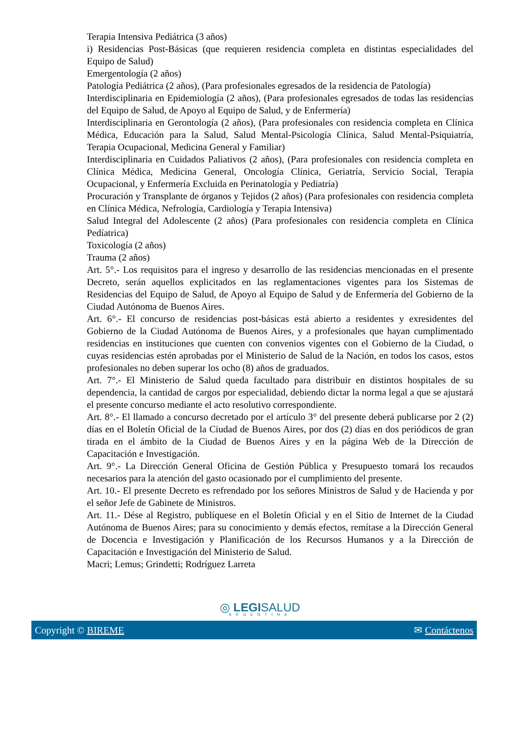Terapia Intensiva Pediátrica (3 años)
i) Residencias Post-Básicas (que requieren residencia completa en distintas especialidades del Equipo de Salud)
Emergentología (2 años)
Patología Pediátrica (2 años), (Para profesionales egresados de la residencia de Patología)
Interdisciplinaria en Epidemiología (2 años), (Para profesionales egresados de todas las residencias del Equipo de Salud, de Apoyo al Equipo de Salud, y de Enfermería)
Interdisciplinaria en Gerontología (2 años), (Para profesionales con residencia completa en Clínica Médica, Educación para la Salud, Salud Mental-Psicología Clínica, Salud Mental-Psiquiatría, Terapia Ocupacional, Medicina General y Familiar)
Interdisciplinaria en Cuidados Paliativos (2 años), (Para profesionales con residencia completa en Clínica Médica, Medicina General, Oncología Clínica, Geriatría, Servicio Social, Terapia Ocupacional, y Enfermería Excluida en Perinatología y Pediatría)
Procuración y Transplante de órganos y Tejidos (2 años) (Para profesionales con residencia completa en Clínica Médica, Nefrología, Cardiología y Terapia Intensiva)
Salud Integral del Adolescente (2 años) (Para profesionales con residencia completa en Clínica Pedíatrica)
Toxicología (2 años)
Trauma (2 años)
Art. 5°.- Los requisitos para el ingreso y desarrollo de las residencias mencionadas en el presente Decreto, serán aquellos explicitados en las reglamentaciones vigentes para los Sistemas de Residencias del Equipo de Salud, de Apoyo al Equipo de Salud y de Enfermería del Gobierno de la Ciudad Autónoma de Buenos Aires.
Art. 6°.- El concurso de residencias post-básicas está abierto a residentes y exresidentes del Gobierno de la Ciudad Autónoma de Buenos Aires, y a profesionales que hayan cumplimentado residencias en instituciones que cuenten con convenios vigentes con el Gobierno de la Ciudad, o cuyas residencias estén aprobadas por el Ministerio de Salud de la Nación, en todos los casos, estos profesionales no deben superar los ocho (8) años de graduados.
Art. 7°.- El Ministerio de Salud queda facultado para distribuir en distintos hospitales de su dependencia, la cantidad de cargos por especialidad, debiendo dictar la norma legal a que se ajustará el presente concurso mediante el acto resolutivo correspondiente.
Art. 8°.- El llamado a concurso decretado por el artículo 3° del presente deberá publicarse por 2 (2) días en el Boletín Oficial de la Ciudad de Buenos Aires, por dos (2) días en dos periódicos de gran tirada en el ámbito de la Ciudad de Buenos Aires y en la página Web de la Dirección de Capacitación e Investigación.
Art. 9°.- La Dirección General Oficina de Gestión Pública y Presupuesto tomará los recaudos necesarios para la atención del gasto ocasionado por el cumplimiento del presente.
Art. 10.- El presente Decreto es refrendado por los señores Ministros de Salud y de Hacienda y por el señor Jefe de Gabinete de Ministros.
Art. 11.- Dése al Registro, publíquese en el Boletín Oficial y en el Sitio de Internet de la Ciudad Autónoma de Buenos Aires; para su conocimiento y demás efectos, remítase a la Dirección General de Docencia e Investigación y Planificación de los Recursos Humanos y a la Dirección de Capacitación e Investigación del Ministerio de Salud.
Macri; Lemus; Grindetti; Rodríguez Larreta
◎ LEGISALUD
ARGENTINA
Copyright © BIREME ✉ Contáctenos